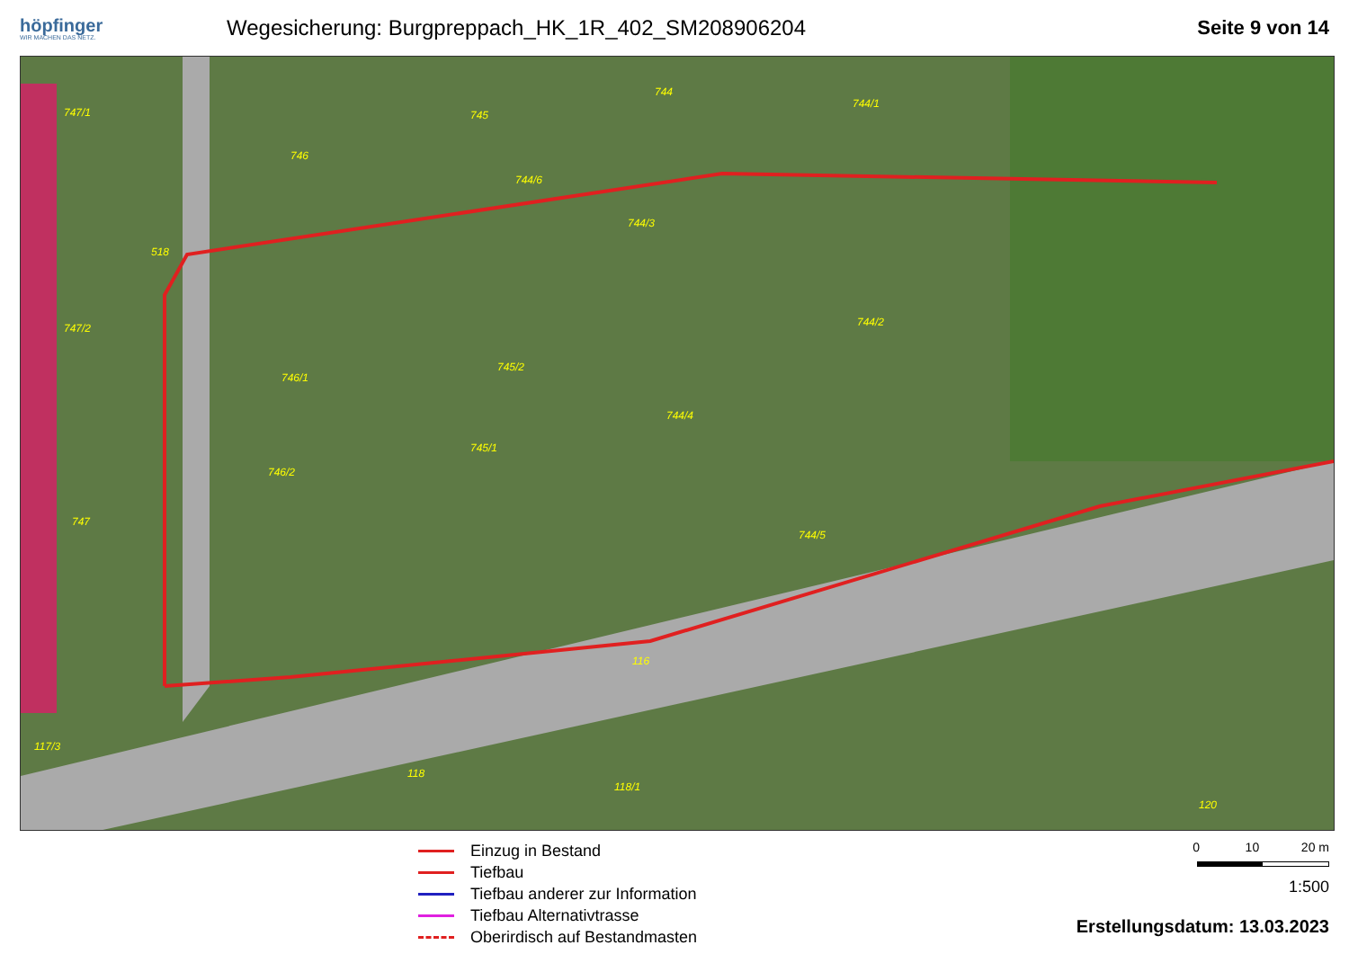höpfinger
WIR MACHEN DAS NETZ.
Wegesicherung: Burgpreppach_HK_1R_402_SM208906204
Seite 9 von 14
747/1
746
745
744
744/1
744/6
518
744/3
747/2 744/2
745/2
746/1
744/4
745/1
746/2
747
744/5
116
117/3
118
118/1
120
Einzug in Bestand
Tiefbau
Tiefbau anderer zur Information
Tiefbau Alternativtrasse
Oberirdisch auf Bestandmasten
0 10 20 m
1:500
Erstellungsdatum: 13.03.2023